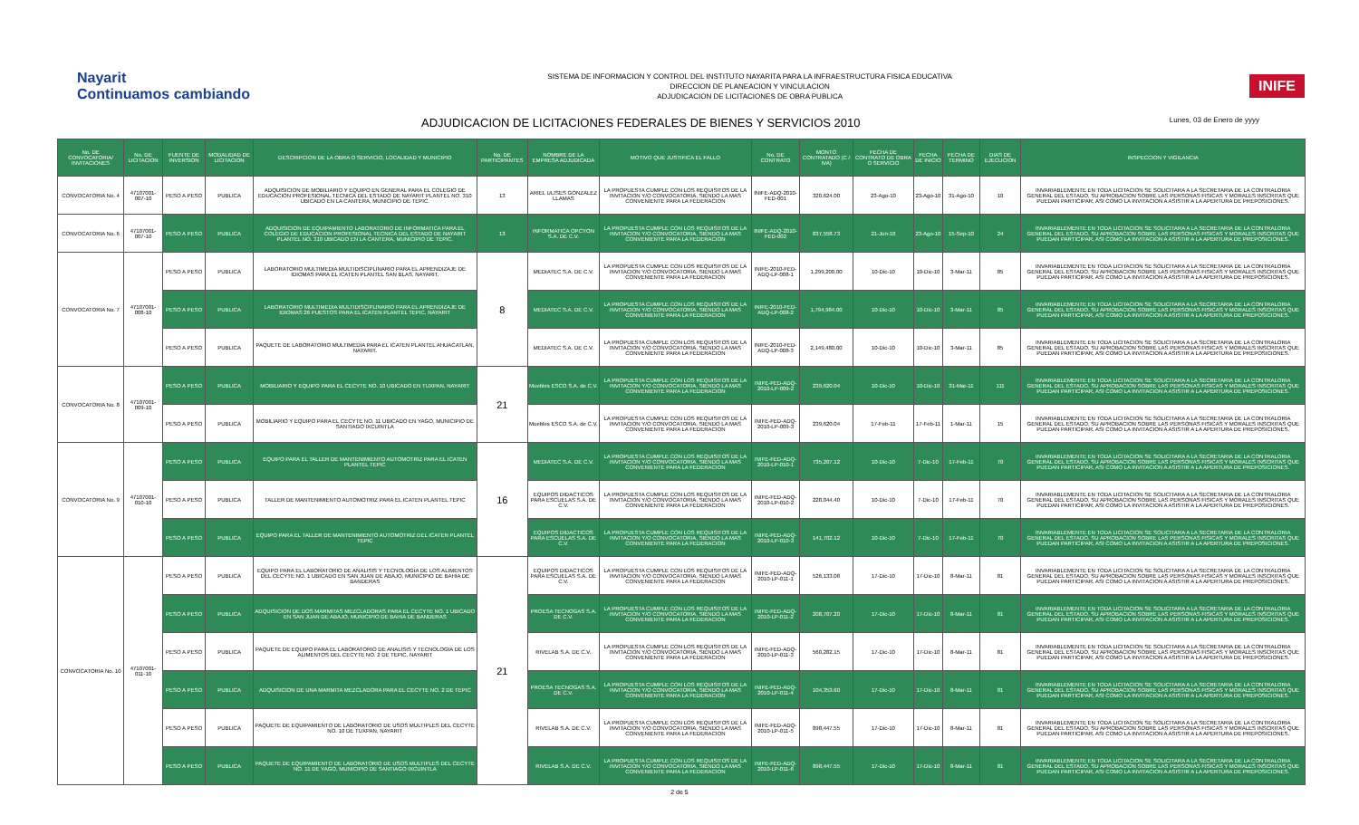Nayarit
Continuamos cambiando
SISTEMA DE INFORMACION Y CONTROL DEL INSTITUTO NAYARITA PARA LA INFRAESTRUCTURA FISICA EDUCATIVA
DIRECCION DE PLANEACION Y VINCULACION
ADJUDICACION DE LICITACIONES DE OBRA PUBLICA
INIFE
ADJUDICACION DE LICITACIONES FEDERALES DE BIENES Y SERVICIOS 2010 Lunes, 03 de Enero de yyyy
| No. DE CONVOCATORIA/ INVITACIONES | No. DE LICITACION | FUENTE DE INVERSION | MODALIDAD DE LICITACION | DESCRIPCION DE LA OBRA O SERVICIO, LOCALIDAD Y MUNICIPIO | No. DE PARTICIPANTES | NOMBRE DE LA EMPRESA ADJUDICADA | MOTIVO QUE JUSTIFICA EL FALLO | No. DE CONTRATO | MONTO CONTRATADO (C / IVA) | FECHA DE CONTRATO DE OBRA O SERVICIO | FECHA DE INICIO | FECHA DE TERMINO | DIAS DE EJECUCION | INSPECCION Y VIGILANCIA |
| --- | --- | --- | --- | --- | --- | --- | --- | --- | --- | --- | --- | --- | --- | --- |
| CONVOCATORIA No. 4 | 47107001-007-10 | PESO A PESO | PUBLICA | ADQUISICION DE MOBILIARIO Y EQUIPO EN GENERAL PARA EL COLEGIO DE EDUCACION PROFESIONAL TECNICA DEL ESTADO DE NAYARIT PLANTEL NO. 310 UBICADO EN LA CANTERA, MUNICIPIO DE TEPIC. | 13 | ARIEL ULISES GONZALEZ LLAMAS | LA PROPUESTA CUMPLE CON LOS REQUISITOS DE LA INVITACION Y/O CONVOCATORIA, SIENDO LA MAS CONVENIENTE PARA LA FEDERACION | INIFE-ADQ-2010-FED-001 | 320,624.00 | 23-Ago-10 | 23-Ago-10 | 31-Ago-10 | 10 | INVARIABLEMENTE EN TODA LICITACION SE SOLICITARA A LA SECRETARIA DE LA CONTRALORIA GENERAL DEL ESTADO, SU APROBACION SOBRE LAS PERSONAS FISICAS Y MORALES INSCRITAS QUE PUEDAN PARTICIPAR, ASI COMO LA INVITACION A ASISTIR A LA APERTURA DE PREPOSICIONES. |
| CONVOCATORIA No. 6 | 47107001-007-10 | PESO A PESO | PUBLICA | ADQUISICION DE EQUIPAMIENTO LABORATORIO DE INFORMATICA PARA EL COLEGIO DE EDUCACION PROFESIONAL TECNICA DEL ESTADO DE NAYARIT PLANTEL NO. 310 UBICADO EN LA CANTERA, MUNICIPIO DE TEPIC. | 13 | INFORMATICA OPCYON S.A. DE C.V. | LA PROPUESTA CUMPLE CON LOS REQUISITOS DE LA INVITACION Y/O CONVOCATORIA, SIENDO LA MAS CONVENIENTE PARA LA FEDERACION | INIFE-ADQ-2010-FED-002 | 837,558.73 | 21-Jun-10 | 23-Ago-10 | 15-Sep-10 | 24 | INVARIABLEMENTE EN TODA LICITACION SE SOLICITARA A LA SECRETARIA DE LA CONTRALORIA GENERAL DEL ESTADO, SU APROBACION SOBRE LAS PERSONAS FISICAS Y MORALES INSCRITAS QUE PUEDAN PARTICIPAR, ASI COMO LA INVITACION A ASISTIR A LA APERTURA DE PREPOSICIONES. |
| CONVOCATORIA No. 7 | 47107001-008-10 | PESO A PESO | PUBLICA | LABORATORIO MULTIMEDIA MULTIDISCIPLINARIO PARA EL APRENDIZAJE DE IDIOMAS PARA EL ICATEN PLANTEL SAN BLAS, NAYARIT. | 8 | MEDIATEC S.A. DE C.V. | LA PROPUESTA CUMPLE CON LOS REQUISITOS DE LA INVITACION Y/O CONVOCATORIA, SIENDO LA MAS CONVENIENTE PARA LA FEDERACION | INIFE-2010-FED-ADQ-LP-008-1 | 1,299,200.00 | 10-Dic-10 | 10-Dic-10 | 3-Mar-11 | 85 | INVARIABLEMENTE EN TODA LICITACION SE SOLICITARA A LA SECRETARIA DE LA CONTRALORIA GENERAL DEL ESTADO, SU APROBACION SOBRE LAS PERSONAS FISICAS Y MORALES INSCRITAS QUE PUEDAN PARTICIPAR, ASI COMO LA INVITACION A ASISTIR A LA APERTURA DE PREPOSICIONES. |
| | | PESO A PESO | PUBLICA | LABORATORIO MULTIMEDIA MULTIDISCIPLINARIO PARA EL APRENDIZAJE DE IDIOMAS 26 PUESTOS PARA EL ICATEN PLANTEL TEPIC, NAYARIT | | MEDIATEC S.A. DE C.V. | LA PROPUESTA CUMPLE CON LOS REQUISITOS DE LA INVITACION Y/O CONVOCATORIA, SIENDO LA MAS CONVENIENTE PARA LA FEDERACION | INIFE-2010-FED-ADQ-LP-008-2 | 1,794,984.00 | 10-Dic-10 | 10-Dic-10 | 3-Mar-11 | 85 | INVARIABLEMENTE EN TODA LICITACION SE SOLICITARA A LA SECRETARIA DE LA CONTRALORIA GENERAL DEL ESTADO, SU APROBACION SOBRE LAS PERSONAS FISICAS Y MORALES INSCRITAS QUE PUEDAN PARTICIPAR, ASI COMO LA INVITACION A ASISTIR A LA APERTURA DE PREPOSICIONES. |
| | | PESO A PESO | PUBLICA | PAQUETE DE LABORATORIO MULTIMEDIA PARA EL ICATEN PLANTEL AHUACATLAN, NAYARIT. | | MEDIATEC S.A. DE C.V. | LA PROPUESTA CUMPLE CON LOS REQUISITOS DE LA INVITACION Y/O CONVOCATORIA, SIENDO LA MAS CONVENIENTE PARA LA FEDERACION | INIFE-2010-FED-ADQ-LP-008-3 | 2,149,480.00 | 10-Dic-10 | 10-Dic-10 | 3-Mar-11 | 85 | INVARIABLEMENTE EN TODA LICITACION SE SOLICITARA A LA SECRETARIA DE LA CONTRALORIA GENERAL DEL ESTADO, SU APROBACION SOBRE LAS PERSONAS FISICAS Y MORALES INSCRITAS QUE PUEDAN PARTICIPAR, ASI COMO LA INVITACION A ASISTIR A LA APERTURA DE PREPOSICIONES. |
| CONVOCATORIA No. 8 | 47107001-009-10 | PESO A PESO | PUBLICA | MOBILIARIO Y EQUIPO PARA EL CECYTE NO. 10 UBICADO EN TUXPAN, NAYARIT | 21 | Muebles ESCO S.A. de C.V. | LA PROPUESTA CUMPLE CON LOS REQUISITOS DE LA INVITACION Y/O CONVOCATORIA, SIENDO LA MAS CONVENIENTE PARA LA FEDERACION | INIFE-FED-ADQ-2010-LP-009-2 | 239,620.04 | 10-Dic-10 | 10-Dic-10 | 31-Mar-11 | 111 | INVARIABLEMENTE EN TODA LICITACION SE SOLICITARA A LA SECRETARIA DE LA CONTRALORIA GENERAL DEL ESTADO, SU APROBACION SOBRE LAS PERSONAS FISICAS Y MORALES INSCRITAS QUE PUEDAN PARTICIPAR, ASI COMO LA INVITACION A ASISTIR A LA APERTURA DE PREPOSICIONES. |
| | | PESO A PESO | PUBLICA | MOBILIARIO Y EQUIPO PARA EL CECYTE NO. 11 UBICADO EN YAGO, MUNICIPIO DE SANTIAGO IXCUINTLA | | Muebles ESCO S.A. de C.V. | LA PROPUESTA CUMPLE CON LOS REQUISITOS DE LA INVITACION Y/O CONVOCATORIA, SIENDO LA MAS CONVENIENTE PARA LA FEDERACION | INIFE-FED-ADQ-2010-LP-009-3 | 239,620.04 | 17-Feb-11 | 17-Feb-11 | 1-Mar-11 | 15 | INVARIABLEMENTE EN TODA LICITACION SE SOLICITARA A LA SECRETARIA DE LA CONTRALORIA GENERAL DEL ESTADO, SU APROBACION SOBRE LAS PERSONAS FISICAS Y MORALES INSCRITAS QUE PUEDAN PARTICIPAR, ASI COMO LA INVITACION A ASISTIR A LA APERTURA DE PREPOSICIONES. |
| CONVOCATORIA No. 9 | 47107001-010-10 | PESO A PESO | PUBLICA | EQUIPO PARA EL TALLER DE MANTENIMIENTO AUTOMOTRIZ PARA EL ICATEN PLANTEL TEPIC | 16 | MEDIATEC S.A. DE C.V. | LA PROPUESTA CUMPLE CON LOS REQUISITOS DE LA INVITACION Y/O CONVOCATORIA, SIENDO LA MAS CONVENIENTE PARA LA FEDERACION | INIFE-FED-ADQ-2010-LP-010-1 | 735,207.12 | 10-Dic-10 | 7-Dic-10 | 17-Feb-11 | 70 | INVARIABLEMENTE EN TODA LICITACION SE SOLICITARA A LA SECRETARIA DE LA CONTRALORIA GENERAL DEL ESTADO, SU APROBACION SOBRE LAS PERSONAS FISICAS Y MORALES INSCRITAS QUE PUEDAN PARTICIPAR, ASI COMO LA INVITACION A ASISTIR A LA APERTURA DE PREPOSICIONES. |
| | | PESO A PESO | PUBLICA | TALLER DE MANTENIMIENTO AUTOMOTRIZ PARA EL ICATEN PLANTEL TEPIC | | EQUIPOS DIDACTICOS PARA ESCUELAS S.A. DE C.V. | LA PROPUESTA CUMPLE CON LOS REQUISITOS DE LA INVITACION Y/O CONVOCATORIA, SIENDO LA MAS CONVENIENTE PARA LA FEDERACION | INIFE-FED-ADQ-2010-LP-010-2 | 228,044.40 | 10-Dic-10 | 7-Dic-10 | 17-Feb-11 | 70 | INVARIABLEMENTE EN TODA LICITACION SE SOLICITARA A LA SECRETARIA DE LA CONTRALORIA GENERAL DEL ESTADO, SU APROBACION SOBRE LAS PERSONAS FISICAS Y MORALES INSCRITAS QUE PUEDAN PARTICIPAR, ASI COMO LA INVITACION A ASISTIR A LA APERTURA DE PREPOSICIONES. |
| | | PESO A PESO | PUBLICA | EQUIPO PARA EL TALLER DE MANTENIMIENTO AUTOMOTRIZ DEL ICATEN PLANTEL TEPIC | | EQUIPOS DIDACTICOS PARA ESCUELAS S.A. DE C.V. | LA PROPUESTA CUMPLE CON LOS REQUISITOS DE LA INVITACION Y/O CONVOCATORIA, SIENDO LA MAS CONVENIENTE PARA LA FEDERACION | INIFE-FED-ADQ-2010-LP-010-3 | 141,702.12 | 10-Dic-10 | 7-Dic-10 | 17-Feb-11 | 70 | INVARIABLEMENTE EN TODA LICITACION SE SOLICITARA A LA SECRETARIA DE LA CONTRALORIA GENERAL DEL ESTADO, SU APROBACION SOBRE LAS PERSONAS FISICAS Y MORALES INSCRITAS QUE PUEDAN PARTICIPAR, ASI COMO LA INVITACION A ASISTIR A LA APERTURA DE PREPOSICIONES. |
| CONVOCATORIA No. 10 | 47107001-011-10 | PESO A PESO | PUBLICA | EQUIPO PARA EL LABORATORIO DE ANALISIS Y TECNOLOGIA DE LOS ALIMENTOS DEL CECYTE NO. 1 UBICADO EN SAN JUAN DE ABAJO, MUNICIPIO DE BAHIA DE BANDERAS | 21 | EQUIPOS DIDACTICOS PARA ESCUELAS S.A. DE C.V. | LA PROPUESTA CUMPLE CON LOS REQUISITOS DE LA INVITACION Y/O CONVOCATORIA, SIENDO LA MAS CONVENIENTE PARA LA FEDERACION | INIFE-FED-ADQ-2010-LP-011-1 | 526,133.08 | 17-Dic-10 | 17-Dic-10 | 8-Mar-11 | 81 | INVARIABLEMENTE EN TODA LICITACION SE SOLICITARA A LA SECRETARIA DE LA CONTRALORIA GENERAL DEL ESTADO, SU APROBACION SOBRE LAS PERSONAS FISICAS Y MORALES INSCRITAS QUE PUEDAN PARTICIPAR, ASI COMO LA INVITACION A ASISTIR A LA APERTURA DE PREPOSICIONES. |
| | | PESO A PESO | PUBLICA | ADQUISICION DE DOS MARMITAS MEZCLADORAS PARA EL CECYTE NO. 1 UBICADO EN SAN JUAN DE ABAJO, MUNICIPIO DE BAHIA DE BANDERAS | | PROESA TECNOGAS S.A. DE C.V. | LA PROPUESTA CUMPLE CON LOS REQUISITOS DE LA INVITACION Y/O CONVOCATORIA, SIENDO LA MAS CONVENIENTE PARA LA FEDERACION | INIFE-FED-ADQ-2010-LP-011-2 | 208,707.20 | 17-Dic-10 | 17-Dic-10 | 8-Mar-11 | 81 | INVARIABLEMENTE EN TODA LICITACION SE SOLICITARA A LA SECRETARIA DE LA CONTRALORIA GENERAL DEL ESTADO, SU APROBACION SOBRE LAS PERSONAS FISICAS Y MORALES INSCRITAS QUE PUEDAN PARTICIPAR, ASI COMO LA INVITACION A ASISTIR A LA APERTURA DE PREPOSICIONES. |
| | | PESO A PESO | PUBLICA | PAQUETE DE EQUIPO PARA EL LABORATORIO DE ANALISIS Y TECNOLOGIA DE LOS ALIMENTOS DEL CECYTE NO. 2 DE TEPIC, NAYARIT | | RIVELAB S.A. DE C.V. | LA PROPUESTA CUMPLE CON LOS REQUISITOS DE LA INVITACION Y/O CONVOCATORIA, SIENDO LA MAS CONVENIENTE PARA LA FEDERACION | INIFE-FED-ADQ-2010-LP-011-3 | 560,282.15 | 17-Dic-10 | 17-Dic-10 | 8-Mar-11 | 81 | INVARIABLEMENTE EN TODA LICITACION SE SOLICITARA A LA SECRETARIA DE LA CONTRALORIA GENERAL DEL ESTADO, SU APROBACION SOBRE LAS PERSONAS FISICAS Y MORALES INSCRITAS QUE PUEDAN PARTICIPAR, ASI COMO LA INVITACION A ASISTIR A LA APERTURA DE PREPOSICIONES. |
| | | PESO A PESO | PUBLICA | ADQUISICION DE UNA MARMITA MEZCLADORA PARA EL CECYTE NO. 2 DE TEPIC | | PROESA TECNOGAS S.A. DE C.V. | LA PROPUESTA CUMPLE CON LOS REQUISITOS DE LA INVITACION Y/O CONVOCATORIA, SIENDO LA MAS CONVENIENTE PARA LA FEDERACION | INIFE-FED-ADQ-2010-LP-011-4 | 104,353.60 | 17-Dic-10 | 17-Dic-10 | 8-Mar-11 | 81 | INVARIABLEMENTE EN TODA LICITACION SE SOLICITARA A LA SECRETARIA DE LA CONTRALORIA GENERAL DEL ESTADO, SU APROBACION SOBRE LAS PERSONAS FISICAS Y MORALES INSCRITAS QUE PUEDAN PARTICIPAR, ASI COMO LA INVITACION A ASISTIR A LA APERTURA DE PREPOSICIONES. |
| | | PESO A PESO | PUBLICA | PAQUETE DE EQUIPAMIENTO DE LABORATORIO DE USOS MULTIPLES DEL CECYTE NO. 10 DE TUXPAN, NAYARIT | | RIVELAB S.A. DE C.V. | LA PROPUESTA CUMPLE CON LOS REQUISITOS DE LA INVITACION Y/O CONVOCATORIA, SIENDO LA MAS CONVENIENTE PARA LA FEDERACION | INIFE-FED-ADQ-2010-LP-011-5 | 898,447.55 | 17-Dic-10 | 17-Dic-10 | 8-Mar-11 | 81 | INVARIABLEMENTE EN TODA LICITACION SE SOLICITARA A LA SECRETARIA DE LA CONTRALORIA GENERAL DEL ESTADO, SU APROBACION SOBRE LAS PERSONAS FISICAS Y MORALES INSCRITAS QUE PUEDAN PARTICIPAR, ASI COMO LA INVITACION A ASISTIR A LA APERTURA DE PREPOSICIONES. |
| | | PESO A PESO | PUBLICA | PAQUETE DE EQUIPAMIENTO DE LABORATORIO DE USOS MULTIPLES DEL CECYTE NO. 11 DE YAGO, MUNICIPIO DE SANTIAGO IXCUINTLA | | RIVELAB S.A. DE C.V. | LA PROPUESTA CUMPLE CON LOS REQUISITOS DE LA INVITACION Y/O CONVOCATORIA, SIENDO LA MAS CONVENIENTE PARA LA FEDERACION | INIFE-FED-ADQ-2010-LP-011-6 | 898,447.55 | 17-Dic-10 | 17-Dic-10 | 8-Mar-11 | 81 | INVARIABLEMENTE EN TODA LICITACION SE SOLICITARA A LA SECRETARIA DE LA CONTRALORIA GENERAL DEL ESTADO, SU APROBACION SOBRE LAS PERSONAS FISICAS Y MORALES INSCRITAS QUE PUEDAN PARTICIPAR, ASI COMO LA INVITACION A ASISTIR A LA APERTURA DE PREPOSICIONES. |
2 de 5